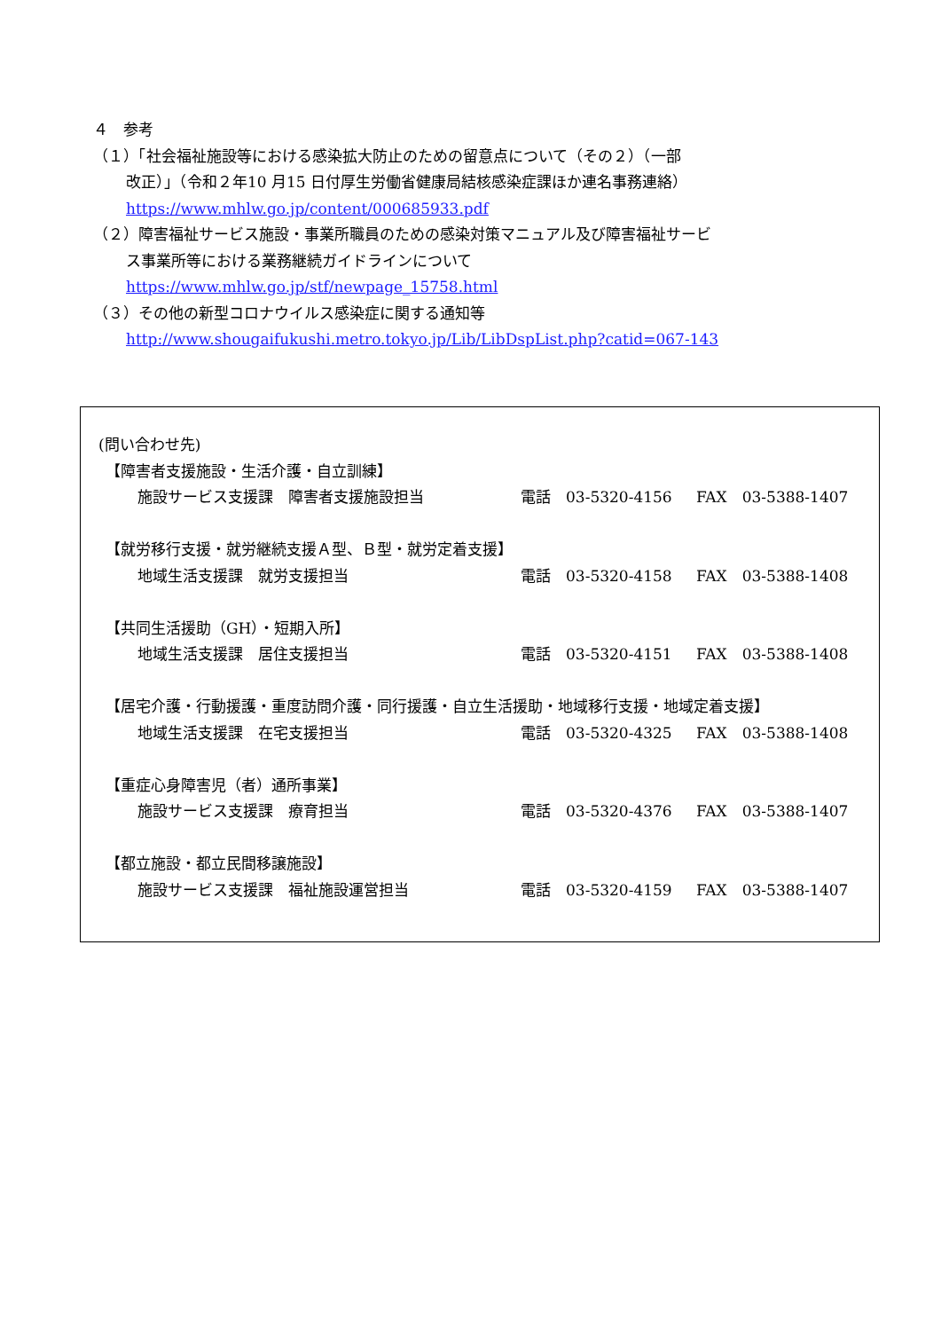４　参考
（１）「社会福祉施設等における感染拡大防止のための留意点について（その２）（一部
改正）」（令和２年10 月15 日付厚生労働省健康局結核感染症課ほか連名事務連絡）
https://www.mhlw.go.jp/content/000685933.pdf
（２）障害福祉サービス施設・事業所職員のための感染対策マニュアル及び障害福祉サービ
ス事業所等における業務継続ガイドラインについて
https://www.mhlw.go.jp/stf/newpage_15758.html
（３）その他の新型コロナウイルス感染症に関する通知等
http://www.shougaifukushi.metro.tokyo.jp/Lib/LibDspList.php?catid=067-143
(問い合わせ先)
【障害者支援施設・生活介護・自立訓練】
施設サービス支援課　障害者支援施設担当 電話　03-5320-4156 FAX　03-5388-1407
【就労移行支援・就労継続支援Ａ型、Ｂ型・就労定着支援】
地域生活支援課　就労支援担当 電話　03-5320-4158 FAX　03-5388-1408
【共同生活援助（GH）・短期入所】
地域生活支援課　居住支援担当 電話　03-5320-4151 FAX　03-5388-1408
【居宅介護・行動援護・重度訪問介護・同行援護・自立生活援助・地域移行支援・地域定着支援】
地域生活支援課　在宅支援担当 電話　03-5320-4325 FAX　03-5388-1408
【重症心身障害児（者）通所事業】
施設サービス支援課　療育担当 電話　03-5320-4376 FAX　03-5388-1407
【都立施設・都立民間移譲施設】
施設サービス支援課　福祉施設運営担当 電話　03-5320-4159 FAX　03-5388-1407